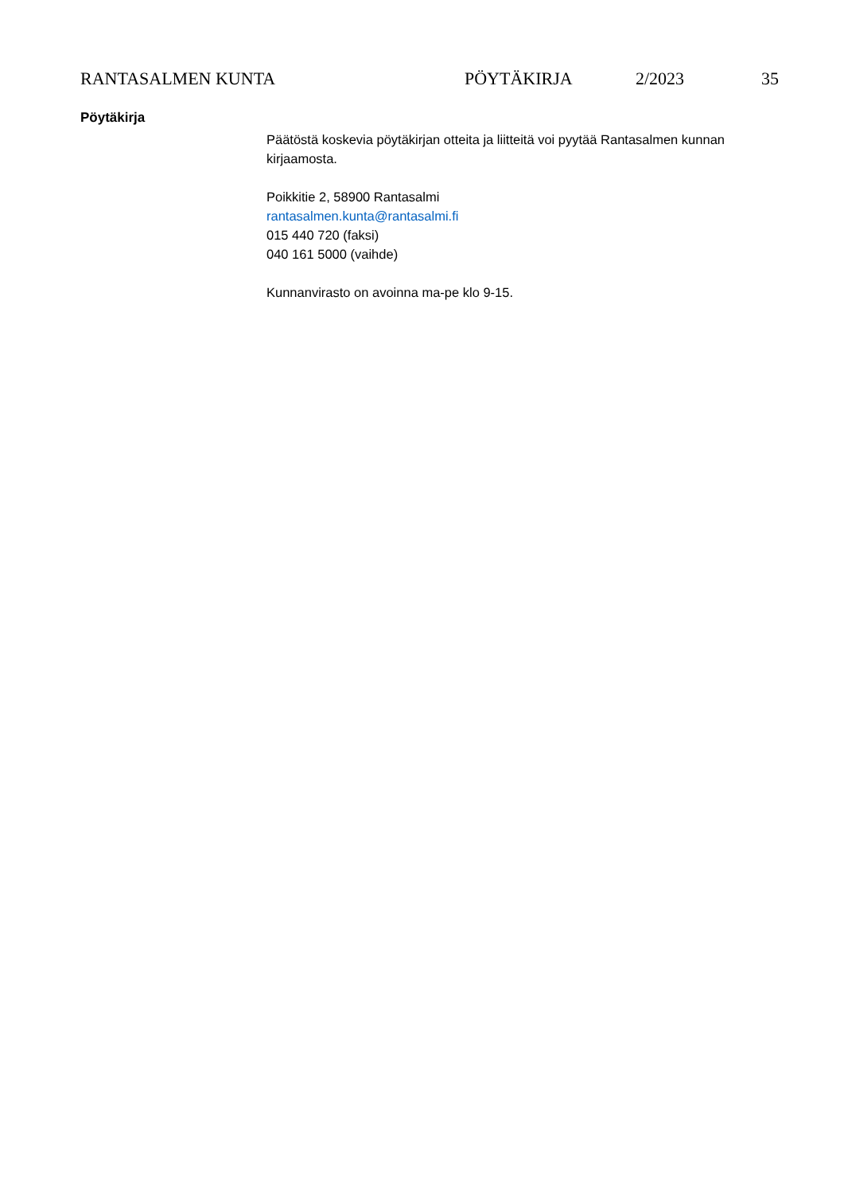RANTASALMEN KUNTA PÖYTÄKIRJA 2/2023 35
Pöytäkirja
Päätöstä koskevia pöytäkirjan otteita ja liitteitä voi pyytää Rantasalmen kunnan kirjaamosta.
Poikkitie 2, 58900 Rantasalmi
rantasalmen.kunta@rantasalmi.fi
015 440 720 (faksi)
040 161 5000 (vaihde)
Kunnanvirasto on avoinna ma-pe klo 9-15.